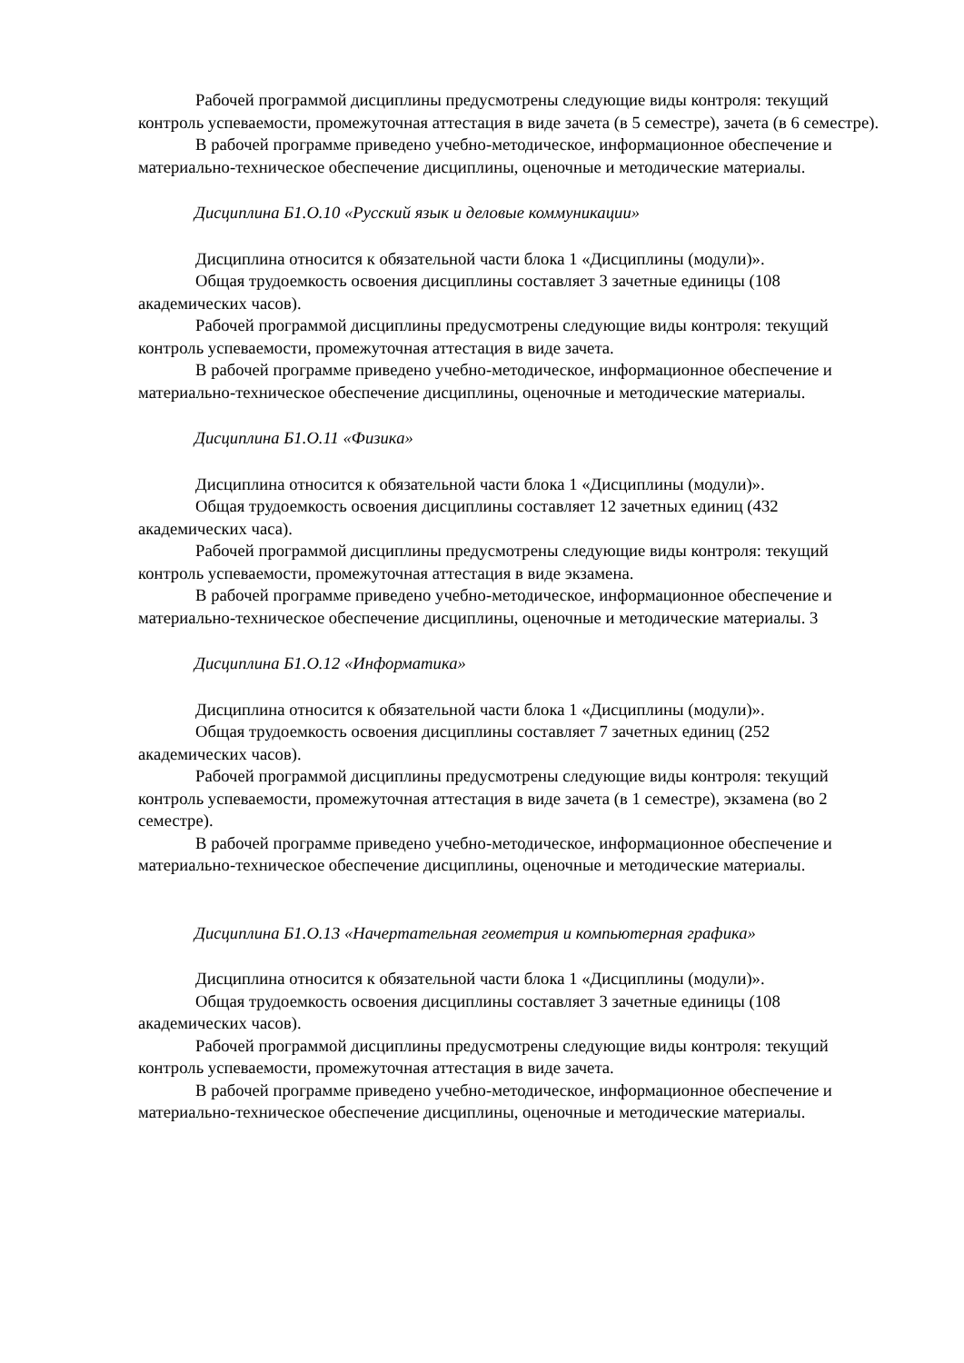Рабочей программой дисциплины предусмотрены следующие виды контроля: текущий контроль успеваемости, промежуточная аттестация в виде зачета (в 5 семестре), зачета (в 6 семестре).
В рабочей программе приведено учебно-методическое, информационное обеспечение и материально-техническое обеспечение дисциплины, оценочные и методические материалы.
Дисциплина Б1.О.10 «Русский язык и деловые коммуникации»
Дисциплина относится к обязательной части блока 1 «Дисциплины (модули)».
Общая трудоемкость освоения дисциплины составляет 3 зачетные единицы (108 академических часов).
Рабочей программой дисциплины предусмотрены следующие виды контроля: текущий контроль успеваемости, промежуточная аттестация в виде зачета.
В рабочей программе приведено учебно-методическое, информационное обеспечение и материально-техническое обеспечение дисциплины, оценочные и методические материалы.
Дисциплина Б1.О.11 «Физика»
Дисциплина относится к обязательной части блока 1 «Дисциплины (модули)».
Общая трудоемкость освоения дисциплины составляет 12 зачетных единиц (432 академических часа).
Рабочей программой дисциплины предусмотрены следующие виды контроля: текущий контроль успеваемости, промежуточная аттестация в виде экзамена.
В рабочей программе приведено учебно-методическое, информационное обеспечение и материально-техническое обеспечение дисциплины, оценочные и методические материалы. 3
Дисциплина Б1.О.12 «Информатика»
Дисциплина относится к обязательной части блока 1 «Дисциплины (модули)».
Общая трудоемкость освоения дисциплины составляет 7 зачетных единиц (252 академических часов).
Рабочей программой дисциплины предусмотрены следующие виды контроля: текущий контроль успеваемости, промежуточная аттестация в виде зачета (в 1 семестре), экзамена (во 2 семестре).
В рабочей программе приведено учебно-методическое, информационное обеспечение и материально-техническое обеспечение дисциплины, оценочные и методические материалы.
Дисциплина Б1.О.13 «Начертательная геометрия и компьютерная графика»
Дисциплина относится к обязательной части блока 1 «Дисциплины (модули)».
Общая трудоемкость освоения дисциплины составляет 3 зачетные единицы (108 академических часов).
Рабочей программой дисциплины предусмотрены следующие виды контроля: текущий контроль успеваемости, промежуточная аттестация в виде зачета.
В рабочей программе приведено учебно-методическое, информационное обеспечение и материально-техническое обеспечение дисциплины, оценочные и методические материалы.